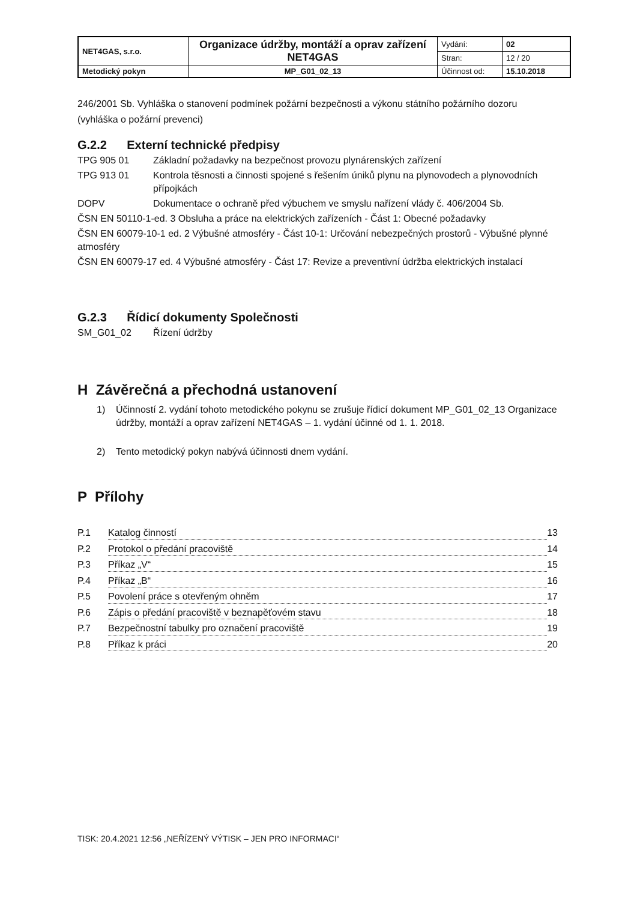| NET4GAS, s.r.o. | Organizace údržby, montáží a oprav zařízení NET4GAS | Vydání: | 02 |
| | | Stran: | 12 / 20 |
| Metodický pokyn | MP_G01_02_13 | Účinnost od: | 15.10.2018 |
246/2001 Sb. Vyhláška o stanovení podmínek požární bezpečnosti a výkonu státního požárního dozoru (vyhláška o požární prevenci)
G.2.2 Externí technické předpisy
TPG 905 01 Základní požadavky na bezpečnost provozu plynárenských zařízení
TPG 913 01 Kontrola těsnosti a činnosti spojené s řešením úniků plynu na plynovodech a plynovodních přípojkách
DOPV Dokumentace o ochraně před výbuchem ve smyslu nařízení vlády č. 406/2004 Sb.
ČSN EN 50110-1-ed. 3 Obsluha a práce na elektrických zařízeních - Část 1: Obecné požadavky
ČSN EN 60079-10-1 ed. 2 Výbušné atmosféry - Část 10-1: Určování nebezpečných prostorů - Výbušné plynné atmosféry
ČSN EN 60079-17 ed. 4 Výbušné atmosféry - Část 17: Revize a preventivní údržba elektrických instalací
G.2.3 Řídicí dokumenty Společnosti
SM_G01_02 Řízení údržby
H Závěrečná a přechodná ustanovení
1) Účinností 2. vydání tohoto metodického pokynu se zrušuje řídicí dokument MP_G01_02_13 Organizace údržby, montáží a oprav zařízení NET4GAS – 1. vydání účinné od 1. 1. 2018.
2) Tento metodický pokyn nabývá účinnosti dnem vydání.
P Přílohy
P.1 Katalog činností 13
P.2 Protokol o předání pracoviště 14
P.3 Příkaz „V“15
P.4 Příkaz „B“16
P.5 Povolení práce s otevřeným ohněm 17
P.6 Zápis o předání pracoviště v beznapěťovém stavu 18
P.7 Bezpečnostní tabulky pro označení pracoviště 19
P.8 Příkaz k práci 20
TISK: 20.4.2021 12:56 „NEŘÍZENÝ VÝTISK – JEN PRO INFORMACI“